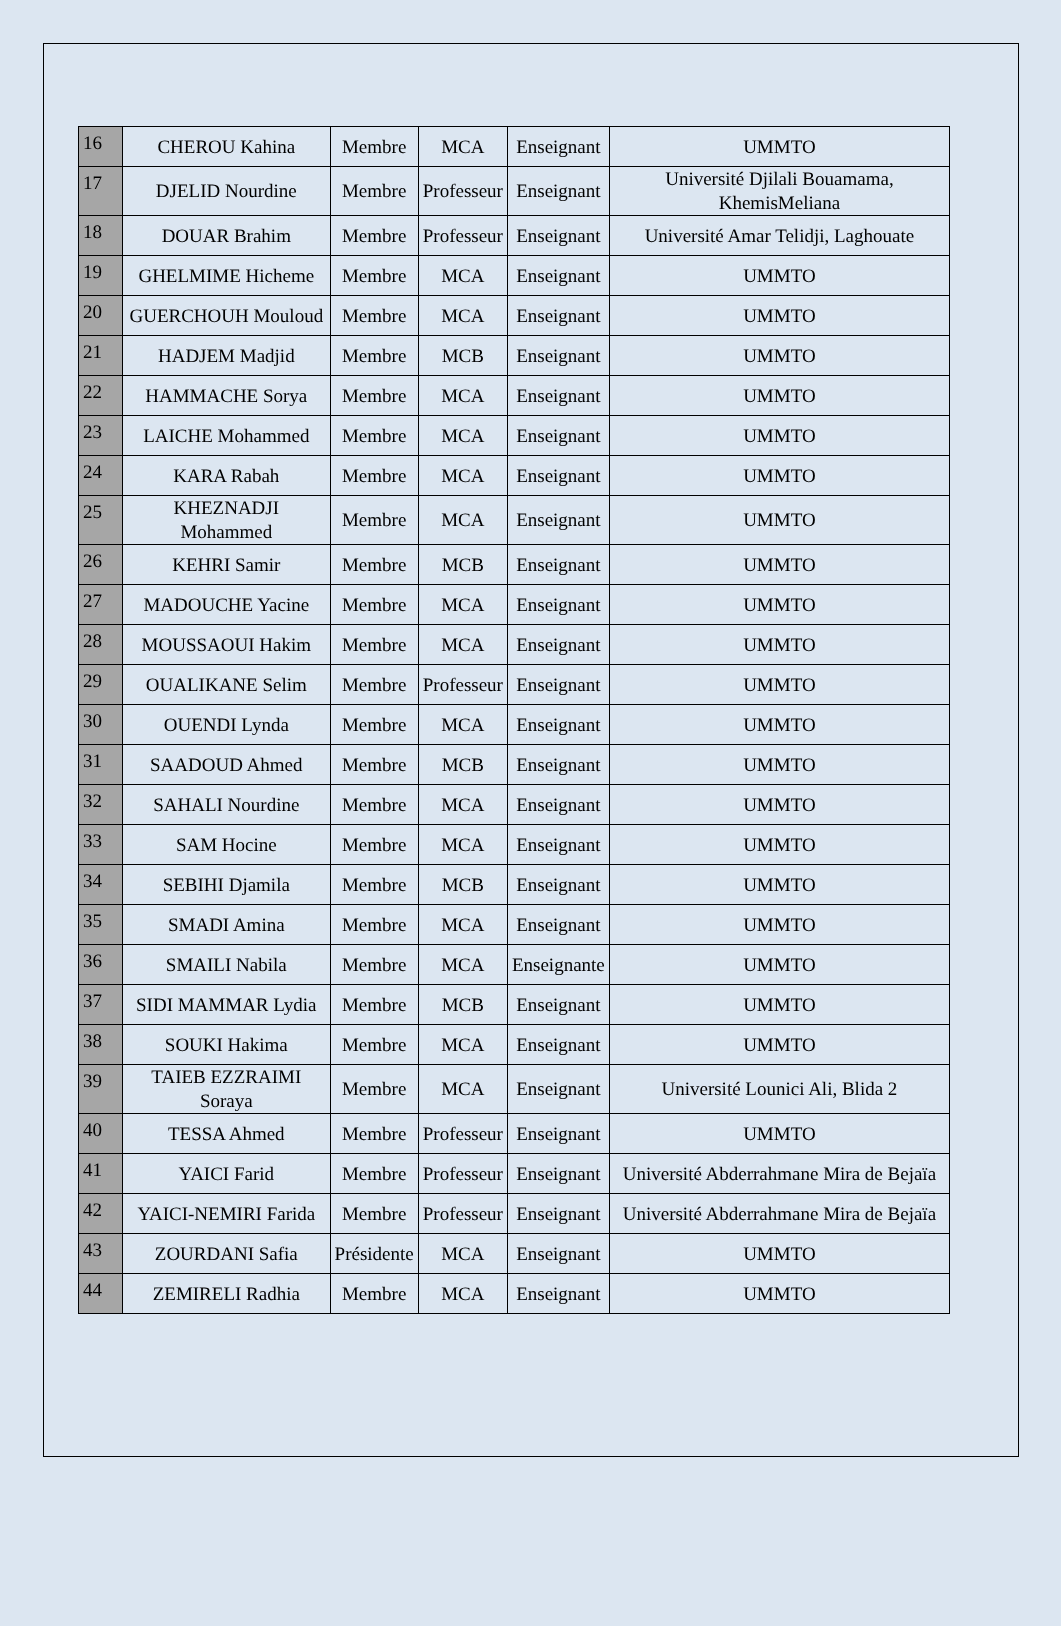| 16 | CHEROU Kahina | Membre | MCA | Enseignant | UMMTO |
| 17 | DJELID Nourdine | Membre | Professeur | Enseignant | Université Djilali Bouamama, KhemisMeliana |
| 18 | DOUAR Brahim | Membre | Professeur | Enseignant | Université Amar Telidji, Laghouate |
| 19 | GHELMIME Hicheme | Membre | MCA | Enseignant | UMMTO |
| 20 | GUERCHOUH Mouloud | Membre | MCA | Enseignant | UMMTO |
| 21 | HADJEM Madjid | Membre | MCB | Enseignant | UMMTO |
| 22 | HAMMACHE Sorya | Membre | MCA | Enseignant | UMMTO |
| 23 | LAICHE Mohammed | Membre | MCA | Enseignant | UMMTO |
| 24 | KARA Rabah | Membre | MCA | Enseignant | UMMTO |
| 25 | KHEZNADJI Mohammed | Membre | MCA | Enseignant | UMMTO |
| 26 | KEHRI Samir | Membre | MCB | Enseignant | UMMTO |
| 27 | MADOUCHE Yacine | Membre | MCA | Enseignant | UMMTO |
| 28 | MOUSSAOUI Hakim | Membre | MCA | Enseignant | UMMTO |
| 29 | OUALIKANE Selim | Membre | Professeur | Enseignant | UMMTO |
| 30 | OUENDI Lynda | Membre | MCA | Enseignant | UMMTO |
| 31 | SAADOUD Ahmed | Membre | MCB | Enseignant | UMMTO |
| 32 | SAHALI Nourdine | Membre | MCA | Enseignant | UMMTO |
| 33 | SAM Hocine | Membre | MCA | Enseignant | UMMTO |
| 34 | SEBIHI Djamila | Membre | MCB | Enseignant | UMMTO |
| 35 | SMADI Amina | Membre | MCA | Enseignant | UMMTO |
| 36 | SMAILI Nabila | Membre | MCA | Enseignante | UMMTO |
| 37 | SIDI MAMMAR Lydia | Membre | MCB | Enseignant | UMMTO |
| 38 | SOUKI Hakima | Membre | MCA | Enseignant | UMMTO |
| 39 | TAIEB EZZRAIMI Soraya | Membre | MCA | Enseignant | Université Lounici Ali, Blida 2 |
| 40 | TESSA Ahmed | Membre | Professeur | Enseignant | UMMTO |
| 41 | YAICI Farid | Membre | Professeur | Enseignant | Université Abderrahmane Mira de Bejaïa |
| 42 | YAICI-NEMIRI Farida | Membre | Professeur | Enseignant | Université Abderrahmane Mira de Bejaïa |
| 43 | ZOURDANI Safia | Présidente | MCA | Enseignant | UMMTO |
| 44 | ZEMIRELI Radhia | Membre | MCA | Enseignant | UMMTO |